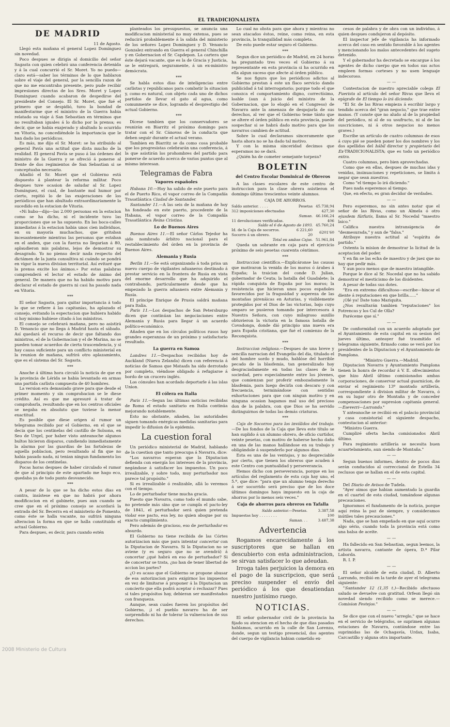EL TRADICIONALISTA
DE MADRID
11 de Agosto.
Llegó esta mañana el general Lopez Dominguez sin novedad.
Poco despues se dirigia al domicilio del señor Sagasta con quien celebró una conferencia detenida y á la cual concurrió el Sr. Moret. Yo no puedo—claro está—saber los términos de lo que hablaron sobre el viaje del general, por la sencilla razon de que no me encontraba presente, pero pude recibir impresiones directas de los Sres. Moret y Lopez Dominguez cuando acabaron de despedirse del presidente del Consejo. El Sr. Moret, que fué el primero que se despidió, tuvo la bondad de manifestarme que el ministro de la Guerra habia relatado su viaje á San Sebastian en términos que no resultaban iguales á lo dicho por la prensa; es decir, que se habia exajerado y abultado lo ocurrido en Vitoria, no concediéndole la importancia que le han dado los periódicos.
Es más, me dijo el Sr. Moret: se ha atribuido al general Pavía una actitud que dista mucho de la realidad. El general Pavía se puso á las órdenes del ministro de la Guerra y se ofreció á ponerse al frente de dos regimientos de San Sebastian si se conceptuaba necesario.
Añadió el Sr. Moret que el Gobierno está dispuesto á plantear la reforma militar. Poco despues tuve ocasion de saludar al Sr. Lopez Dominguez, el cual, de bastante mal humor por cierto, repitió lo de las exajeraciones de los periódicos que han abultado extraordinariamente lo sucedido en la estacion de Vitoria.
«Ni hubo—dijo—las 2.000 personas en la estacion como se ha dicho, ni el incidente tuvo las proporciones que se ha supuesto. En las boca-calles inmediatas á la estacion habia unos cien individuos, en su mayoría muchachos, que gritaban incesantemente mientras las personas que estaban en el anden, que con la fuerza no llegarian á 80, aplaudieron mis palabras, lejos de demostrar su desagrado. Yo no pienso decir nada respecto del dictámen de la junta consultiva ni cuándo se pondrá en vigor la nueva division territorial. Así evitaré que la prensa excite los ánimos.» Por estas palabras comprenderá el lector el estado de ánimo del general. De manera que no ha habido motivo para declarar el estado de guerra ni casi ha pasado nada en Vitoria.
***
El señor Sagasta, para quitar importancia á todo lo que se refiere á las capitanías, ha aplazado el consejo, evitando la espectacion que hubiera habido si hoy mismo hubiese citado á los ministros.
El consejo se celebrará mañana, pero no asistirá D. Venancio que no llega á Madrid hasta el sábado. Así quedará el recurso de decir que faltando dos ministros, el de la Gobernacion y el de Marina, no se pueden tomar acuerdos de cierta trascendencia, y si hay causa suficiente para un conflicto ministerial en la reunion de mañana, sufrirá otro aplazamiento, que es el sistema del Sr. Sagasta.
***
Anoche á última hora circuló la noticia de que en la provincia de Lérida se habia levantado en armas una partida carlista compuesta de 40 hombres.
La version era demasiado grave para que desde el primer momento y sin comprobacion se le diese crédito. Así es que me apresuré á tratar de comprobarla, resultando que en los centros oficiales se negaba en absoluto que tuviese la menor exactitud.
Es posible que diese origen al rumor un telegrama recibido por el Gobierno, en el que se decia que los centinelas del castillo de Solsona, en Seo de Urgel, por haber visto anteanoche algunos bultos hicieron disparos, cundiendo inmediatamente la alarma por las guardias de las fortalezas de aquella poblacion, pero resultando al fin que no habia pasado nada, ni tenian ningun fundamento los disparos de los centinelas.
Pocas horas despues de haber circulado el rumor de que al principio de este apartado me hago eco, quedaba ya de todo punto desvanecido.
***
A pesar de lo que se ha dicho estos dias en contra, insístese en que no habrá por ahora modificacion en el gabinete, pues aun cuando se cree que en el próximo consejo se acordará la entrada del Sr. Becerra en el ministerio de Fomento, como éste se halla vacante, no sufrirá ninguna alteracion la forma en que se halla constituido el actual Gobierno.
Para despues, es decir, para cuando estén
planteados los presupuestos, se anuncia una modificacion ministerial no muy extensa, pues se reducirá probablemente á la salida del ministerio de los señores Lopez Dominguez y D. Venancio Gonzalez entrando en Guerra el general Chinchilla y en Gobernacion el Sr. Capdepon. La cartera que éste dejará vacante, que es la de Gracia y Justicia, se le entregará, seguramente, á un ex-ministro demócrata.
***
Se habla estos dias de inteligencias entre carlistas y republicanos para combatir la situacion y, como es natural, con objeto cada uno de dichos partidos de llevar el gato al agua, como comunmente se dice, logrando el desprestigio del actual Gobierno.
***
Dícese tambien que los conservadores se reunirán en Biarritz el próximo domingo para tratar con el Sr. Cánovas de la conducta que deben seguir durante el actual verano.
Tambien en Biarritz se da como cosa probable que los progresistas celebrarán una conferencia, á la que asistirán los prohombres del partido para ponerse de acuerdo acerca de varios puntos que al mismo interesan.
Telegramas de Fabra
Vapores españoles
Habana 10.—Hoy ha salido de este puerto para el de Puerto Rico, el vapor correo de la Compañía Trasatlántica Ciudad de Santander.
Santander 11.—A las seis de la mañana de hoy ha fondeado en este puerto, procedente de la Habana, el vapor correo de la Compañía Trasatlántica Reina Cristina.
Lo de Buenos Aires
Buenos Aires 11.—El señor Cárlos Tejedor ha sido nombrado árbitro nacional para el restablecimiento del órden en la provincia de Buenos Aires.
Alemania y Rusia
Berlin 11.—Se está organizando á toda prisa un nuevo cuerpo de vigilantes aduaneros destinado á prestar servicio en la frontera de Rusia en vista del enorme desarrollo que ha adquirido el contrabando, particularmente desde que ha empezado la guerra aduanera entre Alemania y Rusia.
El príncipe Enrique de Prusia saldrá mañana para Italia.
Paris 11.—Los despachos de San Petersburgo dicen que continúan las negociaciones entre Alemania y Rusia para llegar á un acuerdo político-económico.
Añaden que en los círculos políticos rusos hay grandes esperanzas de un próximo y satisfactorio resultado.
La guerra en Samoa
Londres 11.—Despachos recibidos hoy de Auckland (Nueva Zelanda) dicen con referencia á noticias de Samoa que Mataafa ha sido derrotado por completo, viéndose obligado á refugiarse á bordo de un crucero inglés.
Los cónsules han acordado deportarle á las islas Union.
El cólera en Italia
Paris 11.—Segun las últimas noticias recibidas de Roma el estado sanitario en Italia continúa mejorando notablemente.
Esto no obstante, añaden, las autoridades siguen tomando enérgicas medidas sanitarias para impedir lo difusion de la epidemia.
La cuestion foral
Un periódico ministerial de Madrid, hablando de la cuestion que tanto preocupa á Navarra, dice:
"Los navarros esperan que la Diputacion defienda con energía los intereses de la provincia, negándose á satisfacer los impuestos. Un poco irrealizable, y sobre todo, muy perturbador nos parece tal propósito."
Si es irrealizable ó realizable, allá lo veremos con el tiempo.
Lo de perturbador tiene mucha gracia.
Puesto que Navarra, como todo el mundo sabe, no pretende más sino que se cumpla el pacto-ley de 1841, el perturbador será quien pretenda violar ese pacto, esa ley, no quien abogue por su exacto cumplimiento.
Pero además de gracioso, eso de perturbador es absurdo.
El Gobierno no tiene recibida de las Córtes autorizacion más que para intentar concertar con la Diputacion de Navarra. Si la Diputacion no se aviene (y es seguro que no se avendrá) á concertar ¿qué habrá en eso de perturbador? Si de concertar se trata, ¿no han de tener libertad de accion las partes?
¿O es acaso que el Gobierno se propone abusar de esa autorizacion para exigirnos los impuestos en vez de limitarse á proponer á la Diputacion un concierto que ella podrá aceptar ó rechazar? Pues si tales propósitos hay, debieran ser manifestados con franqueza.
Aunque, sean cuales fueren los propósitos del Gobierno, ¡i el pueblo navarro ha de ser sorprendido ni ha de tolerar la vulneracion de sus derechos.
Lo cual no obsta para que ahora y mientras no sean atacados éstos, reine, como reina, en esta provincia, la tranquilidad más completa.
De esto puede estar seguro el Gobierno.
***
Segun dice un periódico de Madrid, en 24 horas ha preguntado tres veces el Gobierno á su representante en esta provincia si ha ocurrido en ella algun suceso que afecte al órden público.
Se nos figura que los periódicos adictos al Gobierno prestan á este un flaco servicio dando publicidad á tal interrogatorio; porque todo el que conozca el comportamiento digno, correctísimo, loable (aun á juicio del ministro de la Gobernacion, que lo elogió en el Congreso) de Navarra ante la amenaza de despojarla de sus derechos, al ver que el Gobierno teme tánto que se altere el órden público en esta provincia, puede sospechar si se habrá dado motivo para que los navarros cambien de actitud.
Sobre lo cual declaramos sinceramente que hasta ahora no se ha dado tal motivo.
Y con la misma sinceridad decimos que esperamos no se dará.
¿Quién ha de cometer semejante torpeza?
BOLETIN
del Centro Escolar Dominical de Obreros
A las clases escolares de este centro de instruccion para la clase obrera asistieron el domingo último trescientos veinte alumnos.
CAJA DE AHORROS.
| Saldo anterior. . . . . | Pesetas | 45.738,94 |
| 312 imposiciones efectuadas | | 427,30 |
| Suman. | | 46.166,24 |
| 11 devoluciones verificadas. | | 406 |
| Saldo el 6 de Agosto de 1893. | | 45.760,24 |
| Id. de la Caja de socorros. | 6 221,60 | 6201'60 |
| Socorro á un obrero. | 20 | |
| Total en ambas Cajas. | | 51.961,84 |
Queda un sobrante en caja para el ejercicio próximo de seis pesetas cuarenta céntimos.
***
Instruccion científica.—Explicáronse las causas que motivaron la venida de los moros ó árabes á España; la traicion del conde D. Julian, gobernador de Ceuta; la batalla del Guadalete; la rápida conquista de España por los moros; la resistencia que hicieron unos pocos españoles favorecidos por la fragosidad y aspereza de las montañas pirenáicas en Asturias, y visiblemente protegidos por el Dios de las victorias, bajo cuyo amparo se pusieron tomando por intercesora á Nuestra Señora, con cuyo milagroso auxilio obtuvieron la victoria en la famosa batalla de Covadonga, donde dió principio una nueva era para España cristiana, que fué el comienzo de la Reconquista.
***
Instruccion religiosa.—Despues de una breve y sencilla narracion del Evangelio del dia, titulado el del hombre sordo y mudo, hablóse del horrible pecado de la blasfemia, tan generalizado hoy desgraciadamente en todas las clases de la sociedad, pero especialmente entre los jóvenes, que comienzan por proferir embozadamente la blasfemia, para luego decirla con descaro y con frecuencia, terminándose con sentidas exhortaciones para que con ningun motivo y en ninguna ocasion hagamos mal uso del precioso don de la palabra, con que Dios se ha servido distinguirnos de todas las demás criaturas.
***
Caja de Socorros para los inválidos del trabajo.—De los fondos de la Caja que lleva este título se han suplido á un alumno obrero, de oficio curtidor, veinte pesetas, con motivo de haberse hecho daño en una de las manos hallándose en su trabajo y obligándole á suspenderlo por algunos dias.
Esta es una de las ventajas, y no despreciable por cierto, que tienen los obreros que acuden á este Centro con puntualidad y perseverancia.
Hemos dicho con perseverancia, porque en los artículos del reglamento de esta caja hay uno, el 5.º, que dice: "para que un alumno tenga derecho á ser socorrido será preciso que de los doce últimos domingos haya impuesto en la caja de ahorros por lo menos seis veces."
Caja de ahorros para obreros en Tafalla
| Saldo anterior. —Pesetas. | 3.387,58 |
| Impuestas hoy . . . . . . . . | 100 |
| Suman. . . | 3.487,38 |
Advertencia
Rogamos encarecidamente á los suscriptores que se hallan en descubierto con esta administracion, se sirvan satisfacer lo que adeudan.
Irroga tales perjuicios la demora en el pago de la suscripcion, que será preciso suspender el envío del periódico á los que desatiendan nuestro justísimo ruego.
NOTICIAS.
El señor gobernador civil de la provincia ha fijado su atencion en el hecho de que dias pasados hablamos, ocurrido en la calle de San Lorenzo, donde, segun un testigo presencial, dos agentes del cuerpo de vigilancia habian cometido ex-
cesos de palabra y de obra con un individuo, á quien despues condujeron al depósito.
El inspector jefe de vigilancia ha informado acerca del caso en sentido favorable á los agentes y mencionando los malos antecedentes del sugeto detenido.
Y el gobernador ha decretado se encargue á los agentes de dicho cuerpo que en todos sus actos empleen formas corteses y no usen lenguaje indecoroso.
— —
Contestacion de nuestro apreciable colega El Fuerista al artículo del señor Rivas que lleva el epígrafe de El tiempo lo irá diciendo:
"El Sr. de las Rivas empieza á escribir largo y tendido acerca del "gran negocio," que trae entre manos. (Y conste que no aludo al de la propiedad del periódico, ni al de su usufructo, ni al de las suscriciones, ni á otros negocios no menos graves.)
Escribe un artículo de cuatro columnas de esos á cuyo pié se pueden poner los dos nombres y los dos apellidos del hábil director y propietario del Ex-TRADICIONALISTA; que es todo un periódico extra.
Cuatro columnas, pero bien aprovechadas.
Como que en ellas, despues de muchas idas y venidas, insinuaciones y repeticiones, se limita á negar que sean nuestros.
Como "el tiempo lo irá diciendo."
Pues nada esperemos al tiempo.
Que, en efecto, es gran decidor de verdades.
— —
Pero esperemos, no sin antes notar que el señor de las Rivas, como un Almela ó otro ejusdem fúrfuris, llama al Sr. Nocedal "maestro laico."
Califica nuestra intransigencia de "desmesurada," y aun de "falsa."
Atribuye nuestra actitud al "espíritu de partido."
Ostenta la mision de demostrar la licitud de la aceptacion del poder.
Y en fin se las echa de maestro y de juez que no hay que pedir más.
Y aun poco menos que de maestro intangible.
Porque le dice al Sr. Nocedal que no ha sabido demostrar el mesticismo de los disidentes.
A pesar de todas sus dotes.
"Era en extremo dificultoso—escribe—hincar el diente á reputaciones en que brilla......"
¡Olé ya! Date tono Mariquita.
¿Nos resultarán tambien "reputaciones" los Fotrencas y los Cul de Olla?
Paréceme que sí."
— —
De conformidad con un acuerdo adoptado por el Ayuntamiento de esta capital en su sesion del jueves último, anteayer fué trasmitido el telegrama siguiente, firmado como se verá por los presidentes de la Diputacion y el Ayuntamiento de Pamplona.
"Ministro Guerra.—Madrid.
Diputacion Navarra y Ayuntamiento Pamplona tienen la honra de recordar á V. E. ofrecimientos que hizo Abril último comisionados ambas corporaciones, de conservar actual guarnicion, de enviar el regimiento 13º montado artillería, correspondiente á division militar de Navarra, ó en su lugar otro de Montaña y de conceder compensaciones por supresion capitanía general.—Eseverri—Larrondo."
Y anteanoche se recibió en el palacio provincial y casa consistorial el siguiente despacho, contestacion al anterior:
"Ministro Guerra.
Cumpliré oferta hecha comisionados Abril último.
Para regimiento artillería se necesita buen acuartelamiento, aun siendo de Montaña."
— —
Segun buenos informes, dentro de pocos dias serán conducidos al correccional de Estella 34 reclusos que se hallan en el de esta capital.
— —
Del Diario de Avisos de Tudela.
"Ayer oimos que habian aumentado la guardia en el cuartel de esta ciudad, tomándose algunas precauciones.
Ignoramos el fundamento de la noticia, porque aquí reina la paz de siempre, y consideramos inútiles tales precauciones."
Nada, que se han empeñado en que aquí ocurre algo sério, cuando toda la provincia está como una balsa de aceite.
— —
Ha fallecido en San Sebastian, segun leemos, la artista navarra, cantante de ópera, D.ª Pilar Laborda.
R. I. P.
— —
El señor alcalde de esta ciudad, D. Alberto Larrondo, recibió en la tarde de ayer el telegrama siguiente:
"Santander 12 (1,35 t.)—Recibido afectuoso saludo se devuelve con gratitud. Orfeon llegó sin novedad siendo recibido como se merece.—Comision Festejos."
— —
Se dice que con el nuevo "arreglo," que se hace en el servicio de telégrafos, se suprimen algunas estaciones de Navarra, contándose entre las suprimidas las de Ochagavía, Urdax, Isaba, Carcastillo y alguna otra importante.
2008 Ministerio de Cultura